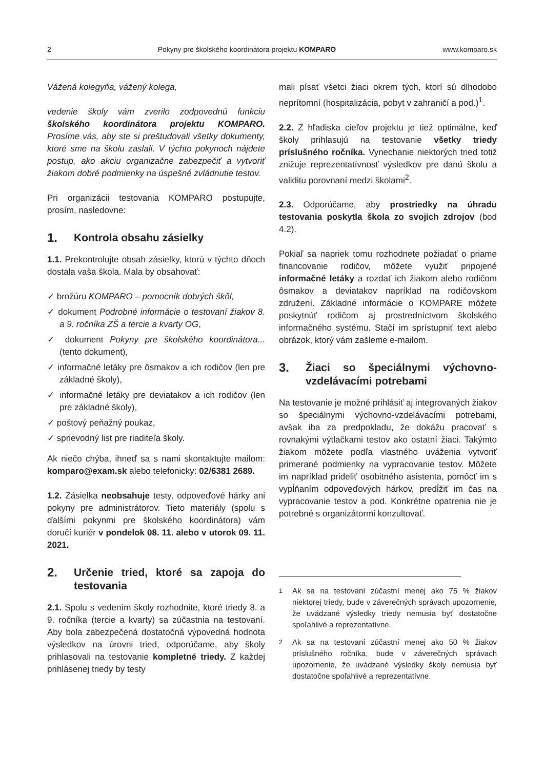2 Pokyny pre školského koordinátora projektu KOMPARO www.komparo.sk
Vážená kolegyňa, vážený kolega,
vedenie školy vám zverilo zodpovednú funkciu školského koordinátora projektu KOMPARO. Prosíme vás, aby ste si preštudovali všetky dokumenty, ktoré sme na školu zaslali. V týchto pokynoch nájdete postup, ako akciu organizačne zabezpečiť a vytvoriť žiakom dobré podmienky na úspešné zvládnutie testov.
Pri organizácii testovania KOMPARO postupujte, prosím, nasledovne:
1. Kontrola obsahu zásielky
1.1. Prekontrolujte obsah zásielky, ktorú v týchto dňoch dostala vaša škola. Mala by obsahovať:
✓ brožúru KOMPARO – pomocník dobrých škôl,
✓ dokument Podrobné informácie o testovaní žiakov 8. a 9. ročníka ZŠ a tercie a kvarty OG,
✓ dokument Pokyny pre školského koordinátora... (tento dokument),
✓ informačné letáky pre ôsmakov a ich rodičov (len pre základné školy),
✓ informačné letáky pre deviatakov a ich rodičov (len pre základné školy),
✓ poštový peňažný poukaz,
✓ sprievodný list pre riaditeľa školy.
Ak niečo chýba, ihneď sa s nami skontaktujte mailom: komparo@exam.sk alebo telefonicky: 02/6381 2689.
1.2. Zásielka neobsahuje testy, odpoveďové hárky ani pokyny pre administrátorov. Tieto materiály (spolu s ďalšími pokynmi pre školského koordinátora) vám doručí kuriér v pondelok 08. 11. alebo v utorok 09. 11. 2021.
2. Určenie tried, ktoré sa zapoja do testovania
2.1. Spolu s vedením školy rozhodnite, ktoré triedy 8. a 9. ročníka (tercie a kvarty) sa zúčastnia na testovaní. Aby bola zabezpečená dostatočná výpovedná hodnota výsledkov na úrovni tried, odporúčame, aby školy prihlasovali na testovanie kompletné triedy. Z každej prihlásenej triedy by testy
mali písať všetci žiaci okrem tých, ktorí sú dlhodobo neprítomní (hospitalizácia, pobyt v zahraničí a pod.)<sup>1</sup>.
2.2. Z hľadiska cieľov projektu je tiež optimálne, keď školy prihlasujú na testovanie všetky triedy príslušného ročníka. Vynechanie niektorých tried totiž znižuje reprezentatívnosť výsledkov pre danú školu a validitu porovnaní medzi školami<sup>2</sup>.
2.3. Odporúčame, aby prostriedky na úhradu testovania poskytla škola zo svojich zdrojov (bod 4.2).
Pokiaľ sa napriek tomu rozhodnete požiadať o priame financovanie rodičov, môžete využiť pripojené informačné letáky a rozdať ich žiakom alebo rodičom ôsmakov a deviatakov napríklad na rodičovskom združení. Základné informácie o KOMPARE môžete poskytnúť rodičom aj prostredníctvom školského informačného systému. Stačí im sprístupniť text alebo obrázok, ktorý vám zašleme e-mailom.
3. Žiaci so špeciálnymi výchovno-vzdelávacími potrebami
Na testovanie je možné prihlásiť aj integrovaných žiakov so špeciálnymi výchovno-vzdelávacími potrebami, avšak iba za predpokladu, že dokážu pracovať s rovnakými výtlačkami testov ako ostatní žiaci. Takýmto žiakom môžete podľa vlastného uváženia vytvoriť primerané podmienky na vypracovanie testov. Môžete im napríklad prideliť osobitného asistenta, pomôcť im s vypĺňaním odpoveďových hárkov, predĺžiť im čas na vypracovanie testov a pod. Konkrétne opatrenia nie je potrebné s organizátormi konzultovať.
<sup>1</sup> Ak sa na testovaní zúčastní menej ako 75 % žiakov niektorej triedy, bude v záverečných správach upozornenie, že uvádzané výsledky triedy nemusia byť dostatočne spoľahlivé a reprezentatívne.
<sup>2</sup> Ak sa na testovaní zúčastní menej ako 50 % žiakov príslušného ročníka, bude v záverečných správach upozornenie, že uvádzané výsledky školy nemusia byť dostatočne spoľahlivé a reprezentatívne.